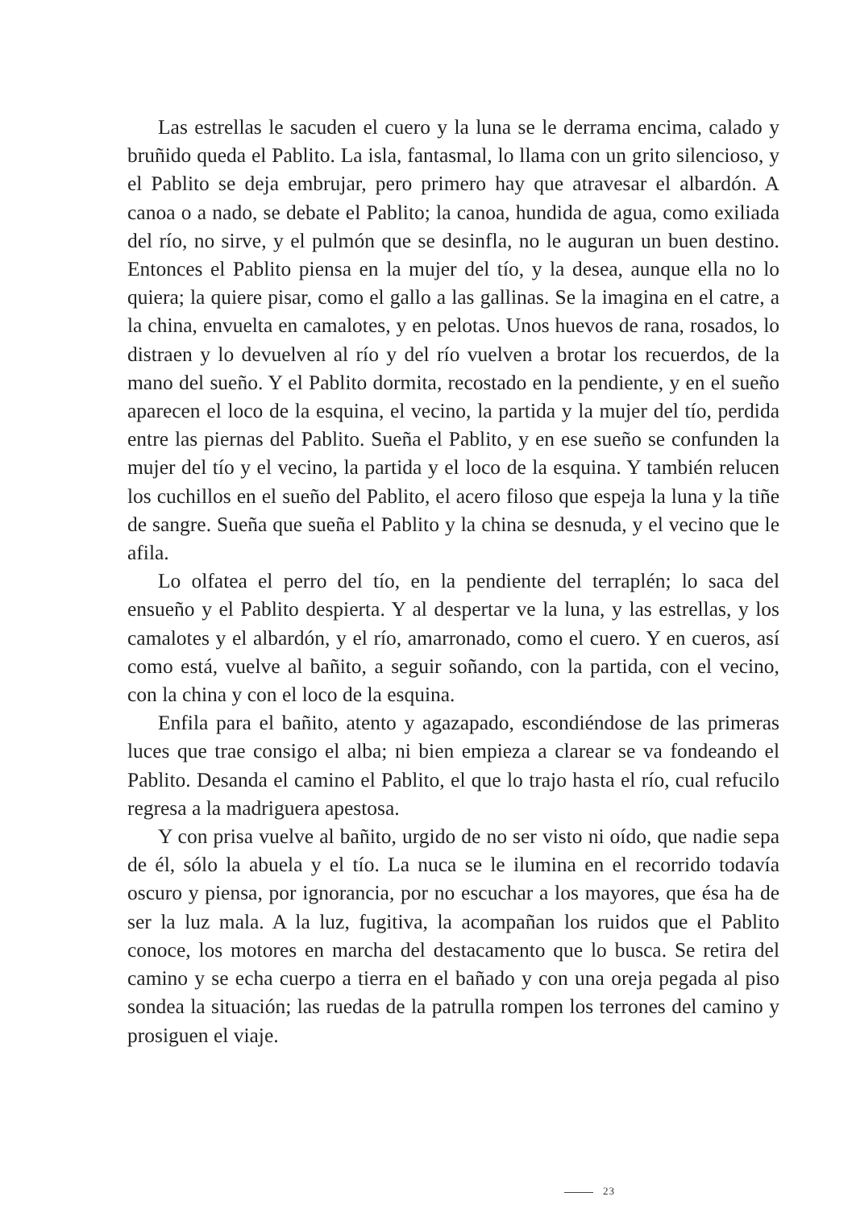Las estrellas le sacuden el cuero y la luna se le derrama encima, calado y bruñido queda el Pablito. La isla, fantasmal, lo llama con un grito silencioso, y el Pablito se deja embrujar, pero primero hay que atravesar el albardón. A canoa o a nado, se debate el Pablito; la canoa, hundida de agua, como exiliada del río, no sirve, y el pulmón que se desinfla, no le auguran un buen destino. Entonces el Pablito piensa en la mujer del tío, y la desea, aunque ella no lo quiera; la quiere pisar, como el gallo a las gallinas. Se la imagina en el catre, a la china, envuelta en camalotes, y en pelotas. Unos huevos de rana, rosados, lo distraen y lo devuelven al río y del río vuelven a brotar los recuerdos, de la mano del sueño. Y el Pablito dormita, recostado en la pendiente, y en el sueño aparecen el loco de la esquina, el vecino, la partida y la mujer del tío, perdida entre las piernas del Pablito. Sueña el Pablito, y en ese sueño se confunden la mujer del tío y el vecino, la partida y el loco de la esquina. Y también relucen los cuchillos en el sueño del Pablito, el acero filoso que espeja la luna y la tiñe de sangre. Sueña que sueña el Pablito y la china se desnuda, y el vecino que le afila.
Lo olfatea el perro del tío, en la pendiente del terraplén; lo saca del ensueño y el Pablito despierta. Y al despertar ve la luna, y las estrellas, y los camalotes y el albardón, y el río, amarronado, como el cuero. Y en cueros, así como está, vuelve al bañito, a seguir soñando, con la partida, con el vecino, con la china y con el loco de la esquina.
Enfila para el bañito, atento y agazapado, escondiéndose de las primeras luces que trae consigo el alba; ni bien empieza a clarear se va fondeando el Pablito. Desanda el camino el Pablito, el que lo trajo hasta el río, cual refucilo regresa a la madriguera apestosa.
Y con prisa vuelve al bañito, urgido de no ser visto ni oído, que nadie sepa de él, sólo la abuela y el tío. La nuca se le ilumina en el recorrido todavía oscuro y piensa, por ignorancia, por no escuchar a los mayores, que ésa ha de ser la luz mala. A la luz, fugitiva, la acompañan los ruidos que el Pablito conoce, los motores en marcha del destacamento que lo busca. Se retira del camino y se echa cuerpo a tierra en el bañado y con una oreja pegada al piso sondea la situación; las ruedas de la patrulla rompen los terrones del camino y prosiguen el viaje.
23